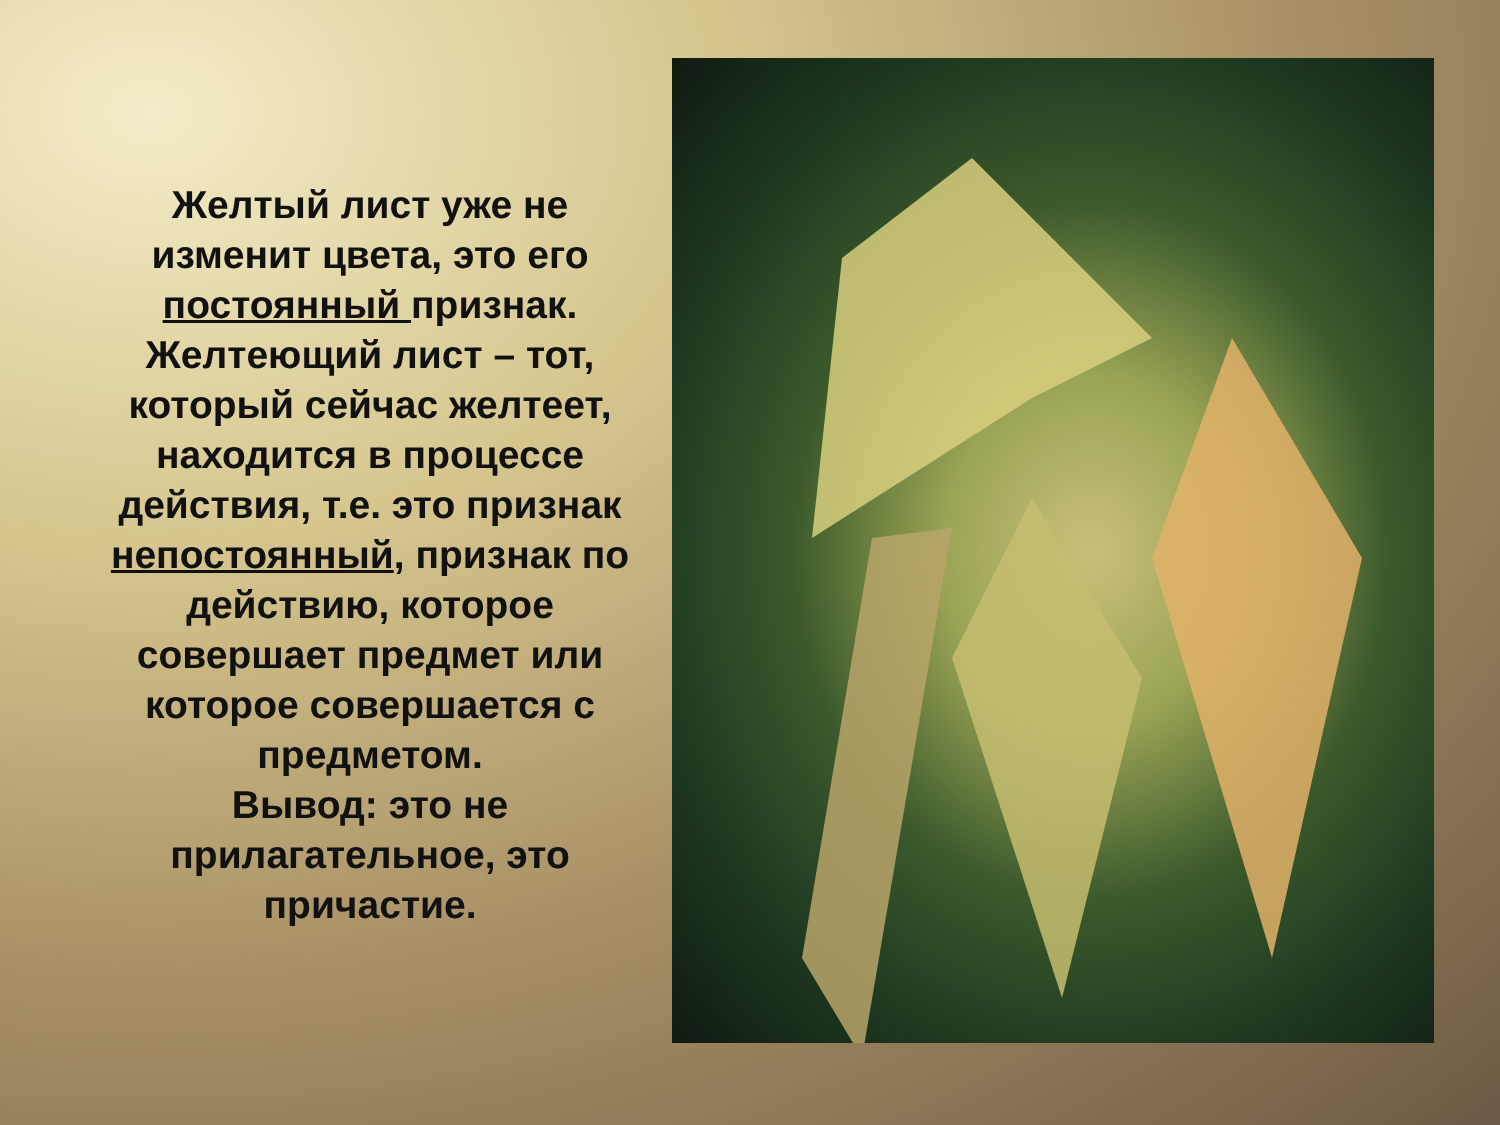Желтый лист уже не изменит цвета, это его постоянный признак. Желтеющий лист – тот, который сейчас желтеет, находится в процессе действия, т.е. это признак непостоянный, признак по действию, которое совершает предмет или которое совершается с предметом.
Вывод: это не прилагательное, это причастие.